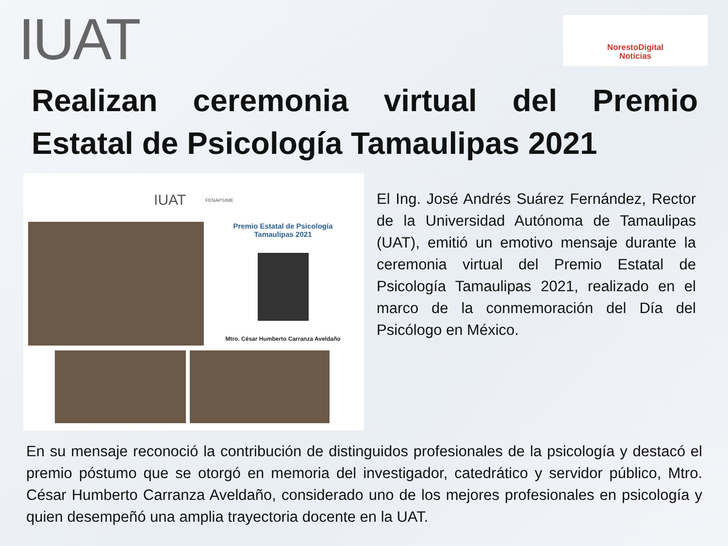IUAT
NorestoDigital
Noticias
Realizan ceremonia virtual del Premio Estatal de Psicología Tamaulipas 2021
IUAT FENAPSIME
Premio Estatal de Psicología
Tamaulipas 2021
Mtro. César Humberto Carranza Aveldaño
El Ing. José Andrés Suárez Fernández, Rector de la Universidad Autónoma de Tamaulipas (UAT), emitió un emotivo mensaje durante la ceremonia virtual del Premio Estatal de Psicología Tamaulipas 2021, realizado en el marco de la conmemoración del Día del Psicólogo en México.
En su mensaje reconoció la contribución de distinguidos profesionales de la psicología y destacó el premio póstumo que se otorgó en memoria del investigador, catedrático y servidor público, Mtro. César Humberto Carranza Aveldaño, considerado uno de los mejores profesionales en psicología y quien desempeñó una amplia trayectoria docente en la UAT.